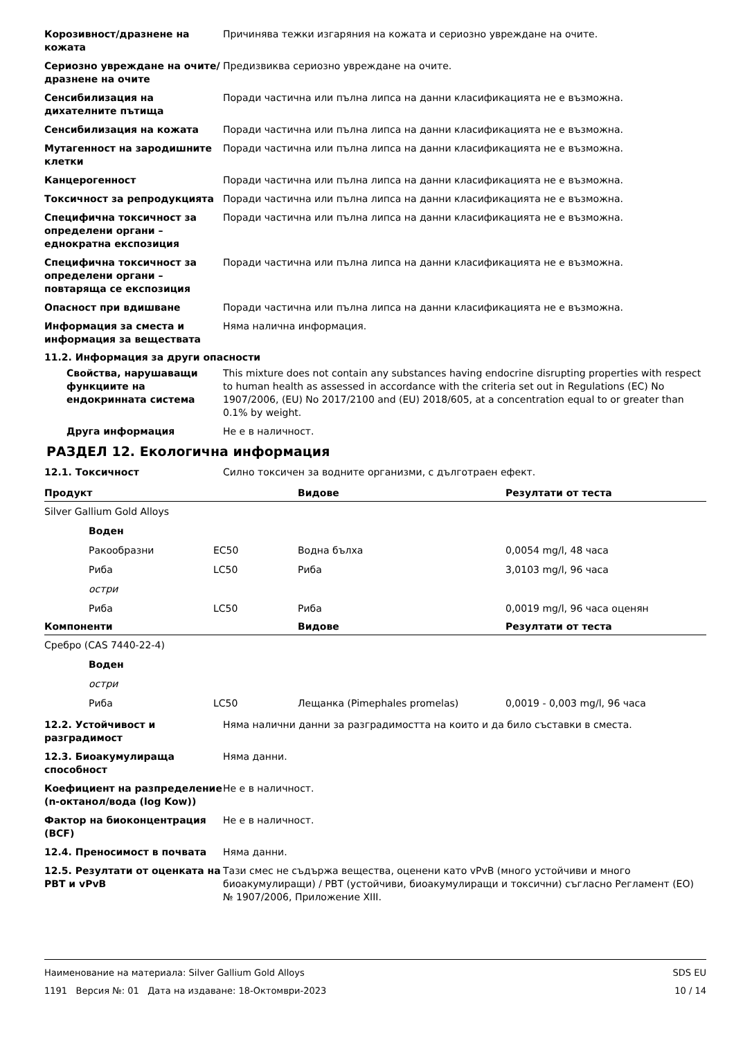Корозивност/дразнене на кожата Причинява тежки изгаряния на кожата и сериозно увреждане на очите.
Сериозно увреждане на очите/дразнене на очите
Предизвиква сериозно увреждане на очите.
Сенсибилизация на дихателните пътища
Поради частична или пълна липса на данни класификацията не е възможна.
Сенсибилизация на кожата Поради частична или пълна липса на данни класификацията не е възможна.
Мутагенност на зародишните клетки
Поради частична или пълна липса на данни класификацията не е възможна.
Канцерогенност Поради частична или пълна липса на данни класификацията не е възможна.
Токсичност за репродукцията Поради частична или пълна липса на данни класификацията не е възможна.
Специфична токсичност за определени органи – еднократна експозиция
Поради частична или пълна липса на данни класификацията не е възможна.
Специфична токсичност за определени органи – повтаряща се експозиция
Поради частична или пълна липса на данни класификацията не е възможна.
Опасност при вдишване Поради частична или пълна липса на данни класификацията не е възможна.
Информация за сместа и информация за веществата
Няма налична информация.
11.2. Информация за други опасности
Свойства, нарушаващи функциите на ендокринната система
This mixture does not contain any substances having endocrine disrupting properties with respect to human health as assessed in accordance with the criteria set out in Regulations (EC) No 1907/2006, (EU) No 2017/2100 and (EU) 2018/605, at a concentration equal to or greater than 0.1% by weight.
Друга информация Не е в наличност.
РАЗДЕЛ 12. Екологична информация
12.1. Токсичност Силно токсичен за водните организми, с дълготраен ефект.
| Продукт | | | Видове | Резултати от теста |
| --- | --- | --- | --- | --- |
| Silver Gallium Gold Alloys | | | | |
| | Воден | | | |
| | Ракообразни | EC50 | Водна бълха | 0,0054 mg/l, 48 часа |
| | Риба | LC50 | Риба | 3,0103 mg/l, 96 часа |
| | остри | | | |
| | Риба | LC50 | Риба | 0,0019 mg/l, 96 часа оценян |
| Компоненти | | | Видове | Резултати от теста |
| Сребро (CAS 7440-22-4) | | | | |
| | Воден | | | |
| | остри | | | |
| | Риба | LC50 | Лещанка (Pimephales promelas) | 0,0019 - 0,003 mg/l, 96 часа |
12.2. Устойчивост и разградимост
Няма налични данни за разградимостта на които и да било съставки в сместа.
12.3. Биоакумулираща способност
Няма данни.
Коефициент на разпределение (n-октанол/вода (log Kow))
Не е в наличност.
Фактор на биоконцентрация (BCF)
Не е в наличност.
12.4. Преносимост в почвата Няма данни.
12.5. Резултати от оценката на PBT и vPvB
Тази смес не съдържа вещества, оценени като vPvB (много устойчиви и много биоакумулиращи) / PBT (устойчиви, биоакумулиращи и токсични) съгласно Регламент (ЕО) № 1907/2006, Приложение XIII.
Наименование на материала: Silver Gallium Gold Alloys
1191 Версия №: 01 Дата на издаване: 18-Октомври-2023
SDS EU
10 / 14